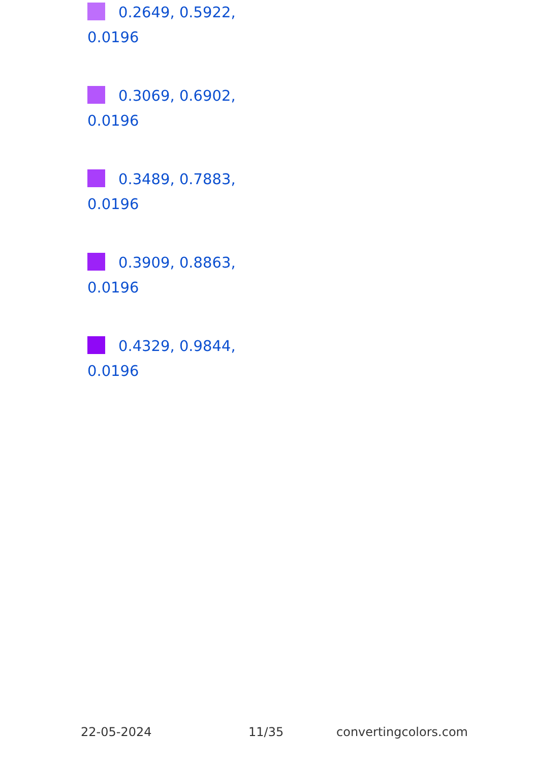0.2649, 0.5922, 0.0196
0.3069, 0.6902, 0.0196
0.3489, 0.7883, 0.0196
0.3909, 0.8863, 0.0196
0.4329, 0.9844, 0.0196
22-05-2024 11/35 convertingcolors.com